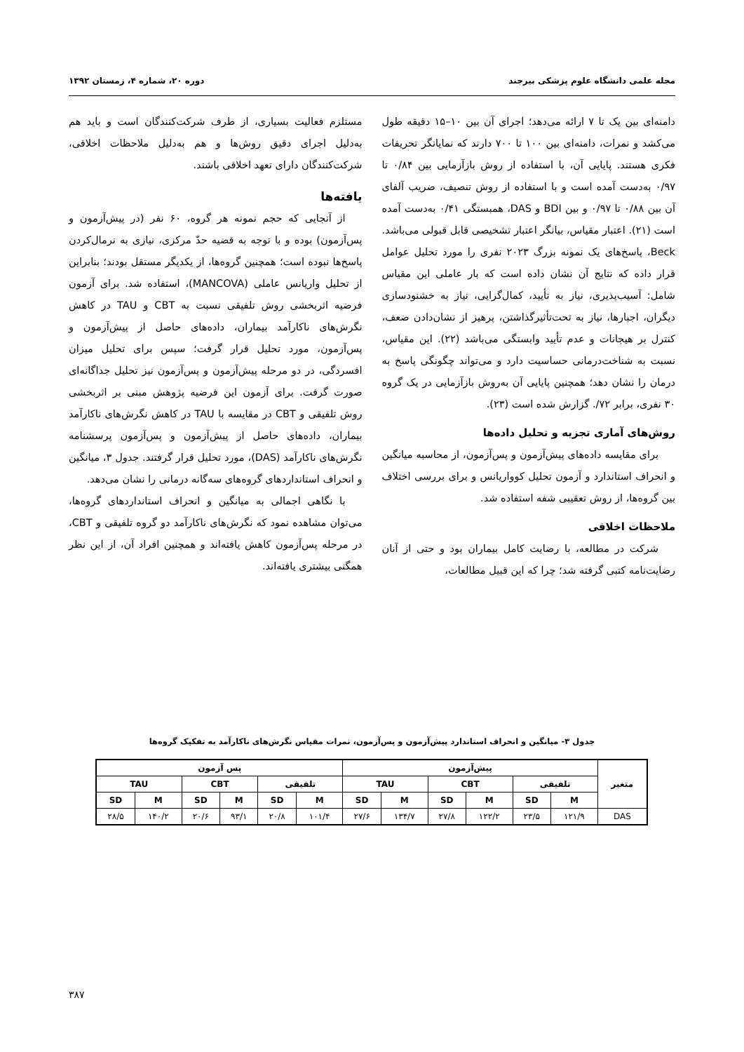مجله علمی دانشگاه علوم پزشکی بیرجند دوره ۲۰، شماره ۴، زمستان ۱۳۹۲
دامنه‌ای بین یک تا ۷ ارائه می‌دهد؛ اجرای آن بین ۱۰–۱۵ دقیقه طول می‌کشد و نمرات، دامنه‌ای بین ۱۰۰ تا ۷۰۰ دارند که نمایانگر تحریفات فکری هستند. پایایی آن، با استفاده از روش بازآزمایی بین ۰/۸۴ تا ۰/۹۷ به‌دست آمده است و با استفاده از روش تنصیف، ضریب آلفای آن بین ۰/۸۸ تا ۰/۹۷ و بین BDI و DAS، همبستگی ۰/۴۱ به‌دست آمده است (۲۱). اعتبار مقیاس، بیانگر اعتبار تشخیصی قابل قبولی می‌باشد. Beck، پاسخ‌های یک نمونه بزرگ ۲۰۲۳ نفری را مورد تحلیل عوامل قرار داده که نتایج آن نشان داده است که بار عاملی این مقیاس شامل: آسیب‌پذیری، نیاز به تأیید، کمال‌گرایی، نیاز به خشنودسازی دیگران، اجبارها، نیاز به تحت‌تأثیرگذاشتن، پرهیز از نشان‌دادن ضعف، کنترل بر هیجانات و عدم تأیید وابستگی می‌باشد (۲۲). این مقیاس، نسبت به شناخت‌درمانی حساسیت دارد و می‌تواند چگونگی پاسخ به درمان را نشان دهد؛ همچنین پایایی آن به‌روش بازآزمایی در یک گروه ۳۰ نفری، برابر ۷۲/. گزارش شده است (۲۳).
روش‌های آماری تجزیه و تحلیل داده‌ها
برای مقایسه داده‌های پیش‌آزمون و پس‌آزمون، از محاسبه میانگین و انحراف استاندارد و آزمون تحلیل کوواریانس و برای بررسی اختلاف بین گروه‌ها، از روش تعقیبی شفه استفاده شد.
ملاحظات اخلاقی
شرکت در مطالعه، با رضایت کامل بیماران بود و حتی از آنان رضایت‌نامه کتبی گرفته شد؛ چرا که این قبیل مطالعات،
مستلزم فعالیت بسیاری، از طرف شرکت‌کنندگان است و باید هم به‌دلیل اجرای دقیق روش‌ها و هم به‌دلیل ملاحظات اخلاقی، شرکت‌کنندگان دارای تعهد اخلاقی باشند.
یافته‌ها
از آنجایی که حجم نمونه هر گروه، ۶۰ نفر (در پیش‌آزمون و پس‌آزمون) بوده و با توجه به قضیه حدّ مرکزی، نیازی به نرمال‌کردن پاسخ‌ها نبوده است؛ همچنین گروه‌ها، از یکدیگر مستقل بودند؛ بنابراین از تحلیل واریانس عاملی (MANCOVA)، استفاده شد. برای آزمون فرضیه اثربخشی روش تلفیقی نسبت به CBT و TAU در کاهش نگرش‌های ناکارآمد بیماران، داده‌های حاصل از پیش‌آزمون و پس‌آزمون، مورد تحلیل قرار گرفت؛ سپس برای تحلیل میزان افسردگی، در دو مرحله پیش‌آزمون و پس‌آزمون نیز تحلیل جداگانه‌ای صورت گرفت. برای آزمون این فرضیه پژوهش مبنی بر اثربخشی روش تلفیقی و CBT در مقایسه با TAU در کاهش نگرش‌های ناکارآمد بیماران، داده‌های حاصل از پیش‌آزمون و پس‌آزمون پرسشنامه نگرش‌های ناکارآمد (DAS)، مورد تحلیل قرار گرفتند. جدول ۳، میانگین و انحراف استانداردهای گروه‌های سه‌گانه درمانی را نشان می‌دهد.
با نگاهی اجمالی به میانگین و انحراف استانداردهای گروه‌ها، می‌توان مشاهده نمود که نگرش‌های ناکارآمد دو گروه تلفیقی و CBT، در مرحله پس‌آزمون کاهش یافته‌اند و همچنین افراد آن، از این نظر همگنی بیشتری یافته‌اند.
جدول ۳- میانگین و انحراف استاندارد پیش‌آزمون و پس‌آزمون، نمرات مقیاس نگرش‌های ناکارآمد به تفکیک گروه‌ها
| متغیر | پیش‌آزمون | | | | | | پس آزمون | | | | | |
| --- | --- | --- | --- | --- | --- | --- | --- | --- | --- | --- | --- | --- |
| | تلفیقی | | CBT | | TAU | | تلفیقی | | CBT | | TAU | |
| | M | SD | M | SD | M | SD | M | SD | M | SD | M | SD |
| DAS | ۱۲۱/۹ | ۲۳/۵ | ۱۲۲/۲ | ۲۷/۸ | ۱۳۴/۷ | ۲۷/۶ | ۱۰۱/۴ | ۲۰/۸ | ۹۳/۱ | ۲۰/۶ | ۱۴۰/۲ | ۲۸/۵ |
۳۸۷